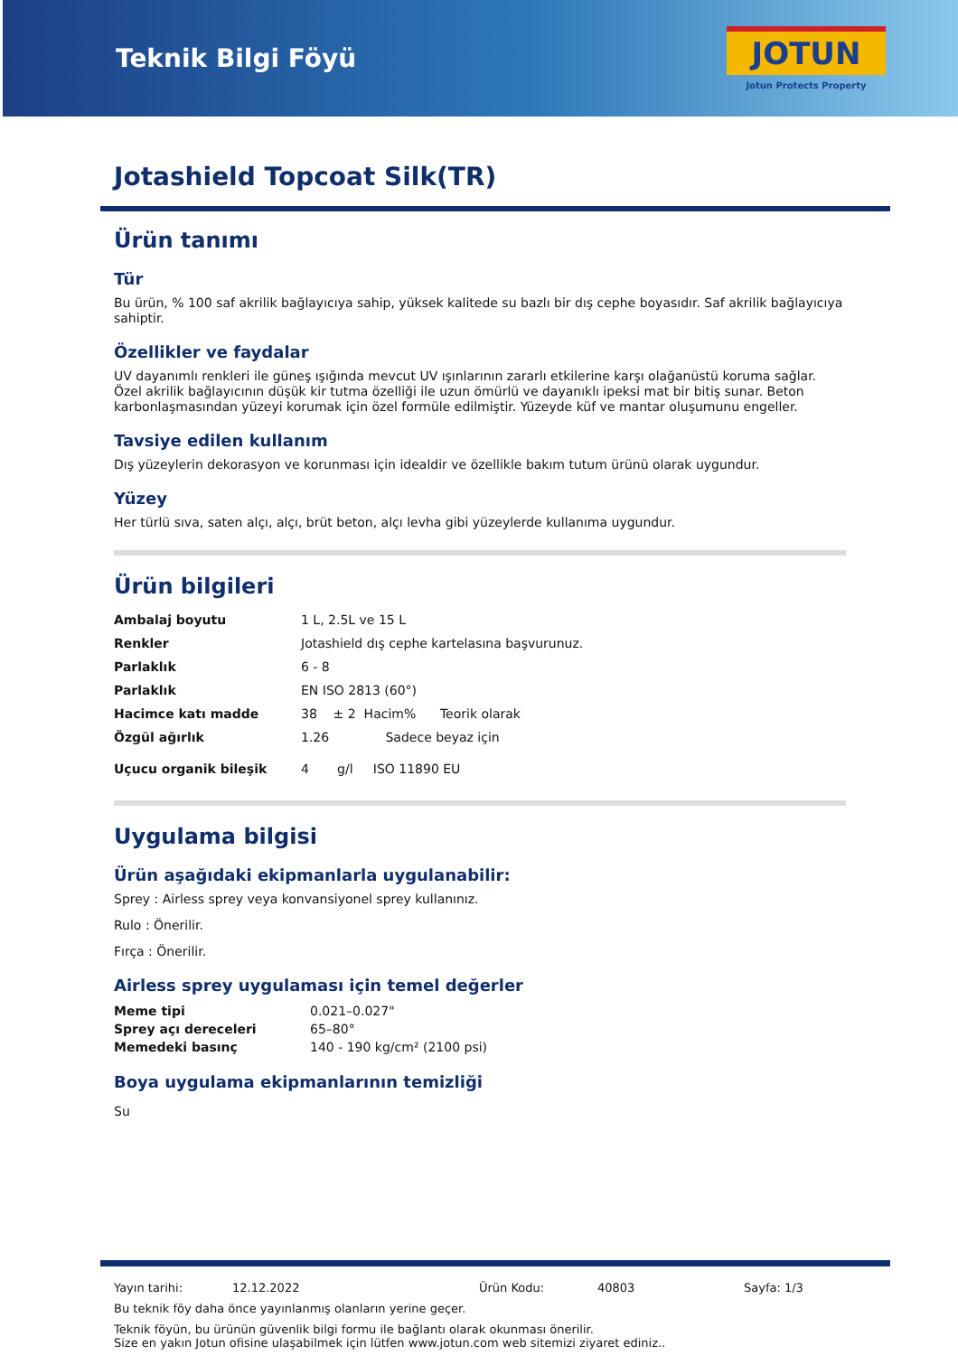Teknik Bilgi Föyü
JOTUN
Jotun Protects Property
Jotashield Topcoat Silk(TR)
Ürün tanımı
Tür
Bu ürün, % 100 saf akrilik bağlayıcıya sahip, yüksek kalitede su bazlı bir dış cephe boyasıdır. Saf akrilik bağlayıcıya sahiptir.
Özellikler ve faydalar
UV dayanımlı renkleri ile güneş ışığında mevcut UV ışınlarının zararlı etkilerine karşı olağanüstü koruma sağlar. Özel akrilik bağlayıcının düşük kir tutma özelliği ile uzun ömürlü ve dayanıklı ipeksi mat bir bitiş sunar. Beton karbonlaşmasından yüzeyi korumak için özel formüle edilmiştir. Yüzeyde küf ve mantar oluşumunu engeller.
Tavsiye edilen kullanım
Dış yüzeylerin dekorasyon ve korunması için idealdir ve özellikle bakım tutum ürünü olarak uygundur.
Yüzey
Her türlü sıva, saten alçı, alçı, brüt beton, alçı levha gibi yüzeylerde kullanıma uygundur.
Ürün bilgileri
| Ambalaj boyutu | 1 L, 2.5L ve 15 L |
| Renkler | Jotashield dış cephe kartelasına başvurunuz. |
| Parlaklık | 6 - 8 |
| Parlaklık | EN ISO 2813 (60°) |
| Hacimce katı madde | 38 ± 2 Hacim% Teorik olarak |
| Özgül ağırlık | 1.26 Sadece beyaz için |
| Uçucu organik bileşik | 4 g/l ISO 11890 EU |
Uygulama bilgisi
Ürün aşağıdaki ekipmanlarla uygulanabilir:
Sprey : Airless sprey veya konvansiyonel sprey kullanınız.
Rulo : Önerilir.
Fırça : Önerilir.
Airless sprey uygulaması için temel değerler
| Meme tipi | 0.021–0.027" |
| Sprey açı dereceleri | 65–80° |
| Memedeki basınç | 140 - 190 kg/cm² (2100 psi) |
Boya uygulama ekipmanlarının temizliği
Su
Yayın tarihi: 12.12.2022 Ürün Kodu: 40803 Sayfa: 1/3
Bu teknik föy daha önce yayınlanmış olanların yerine geçer.
Teknik föyün, bu ürünün güvenlik bilgi formu ile bağlantı olarak okunması önerilir.
Size en yakın Jotun ofisine ulaşabilmek için lütfen www.jotun.com web sitemizi ziyaret ediniz..